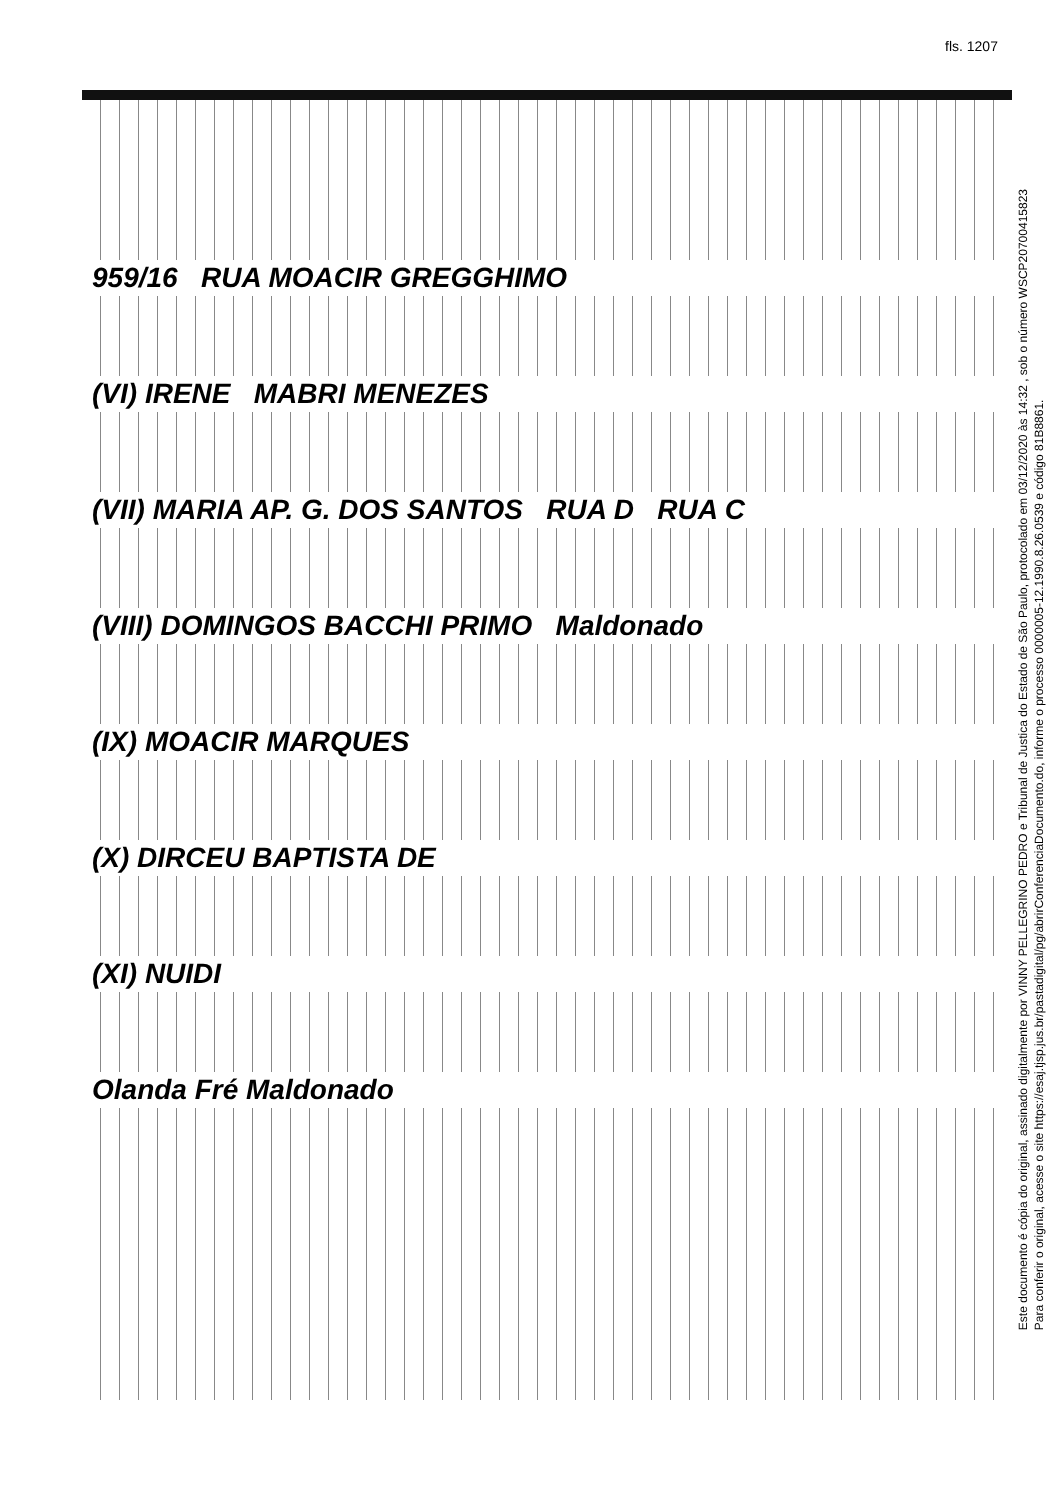fls. 1207
959/16 RUA MOACIR GREGGHIMO
(VI) IRENE MABRI MENEZES
(VII) MARIA AP. G. DOS SANTOS RUA D RUA C
(VIII) DOMINGOS BACCHI PRIMO Maldonado
(IX) MOACIR MARQUES
(X) DIRCEU BAPTISTA DE
(XI) NUIDI
Olanda Fré Maldonado
Este documento é cópia do original, assinado digitalmente por VINNY PELLEGRINO PEDRO e Tribunal de Justica do Estado de São Paulo, protocolado em 03/12/2020 às 14:32 , sob o número WSCP20700415823
Para conferir o original, acesse o site https://esaj.tjsp.jus.br/pastadigital/pg/abrirConferenciaDocumento.do, informe o processo 0000005-12.1990.8.26.0539 e código 81B8861.